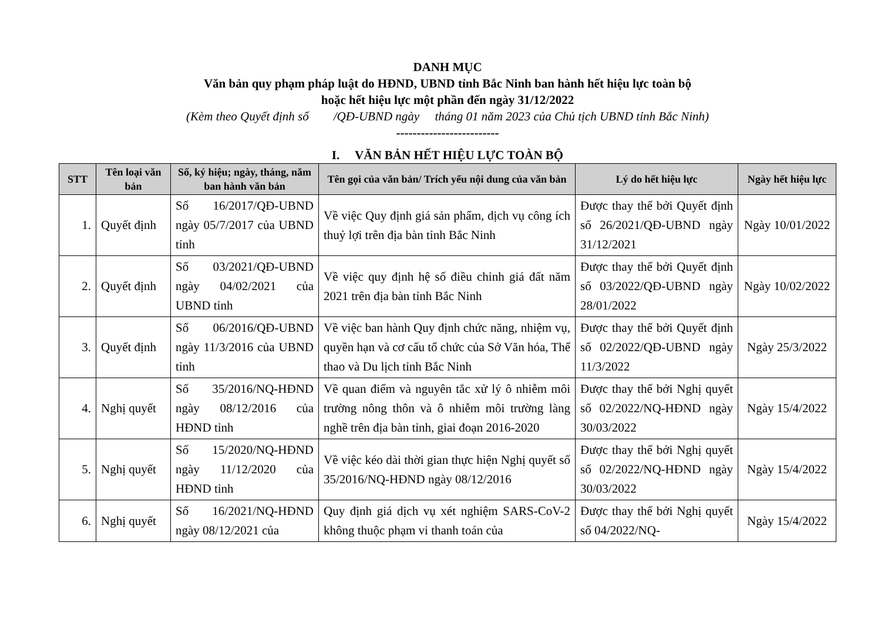DANH MỤC
Văn bản quy phạm pháp luật do HĐND, UBND tỉnh Bắc Ninh ban hành hết hiệu lực toàn bộ
hoặc hết hiệu lực một phần đến ngày 31/12/2022
(Kèm theo Quyết định số /QĐ-UBND ngày tháng 01 năm 2023 của Chủ tịch UBND tỉnh Bắc Ninh)
-------------------------
I. VĂN BẢN HẾT HIỆU LỰC TOÀN BỘ
| STT | Tên loại văn bản | Số, ký hiệu; ngày, tháng, năm ban hành văn bản | Tên gọi của văn bản/ Trích yếu nội dung của văn bản | Lý do hết hiệu lực | Ngày hết hiệu lực |
| --- | --- | --- | --- | --- | --- |
| 1. | Quyết định | Số 16/2017/QĐ-UBND ngày 05/7/2017 của UBND tỉnh | Về việc Quy định giá sản phẩm, dịch vụ công ích thuỷ lợi trên địa bàn tỉnh Bắc Ninh | Được thay thế bởi Quyết định số 26/2021/QĐ-UBND ngày 31/12/2021 | Ngày 10/01/2022 |
| 2. | Quyết định | Số 03/2021/QĐ-UBND ngày 04/02/2021 của UBND tỉnh | Về việc quy định hệ số điều chỉnh giá đất năm 2021 trên địa bàn tỉnh Bắc Ninh | Được thay thế bởi Quyết định số 03/2022/QĐ-UBND ngày 28/01/2022 | Ngày 10/02/2022 |
| 3. | Quyết định | Số 06/2016/QĐ-UBND ngày 11/3/2016 của UBND tỉnh | Về việc ban hành Quy định chức năng, nhiệm vụ, quyền hạn và cơ cấu tổ chức của Sở Văn hóa, Thể thao và Du lịch tỉnh Bắc Ninh | Được thay thế bởi Quyết định số 02/2022/QĐ-UBND ngày 11/3/2022 | Ngày 25/3/2022 |
| 4. | Nghị quyết | Số 35/2016/NQ-HĐND ngày 08/12/2016 của HĐND tỉnh | Về quan điểm và nguyên tắc xử lý ô nhiễm môi trường nông thôn và ô nhiễm môi trường làng nghề trên địa bàn tỉnh, giai đoạn 2016-2020 | Được thay thế bởi Nghị quyết số 02/2022/NQ-HĐND ngày 30/03/2022 | Ngày 15/4/2022 |
| 5. | Nghị quyết | Số 15/2020/NQ-HĐND ngày 11/12/2020 của HĐND tỉnh | Về việc kéo dài thời gian thực hiện Nghị quyết số 35/2016/NQ-HĐND ngày 08/12/2016 | Được thay thế bởi Nghị quyết số 02/2022/NQ-HĐND ngày 30/03/2022 | Ngày 15/4/2022 |
| 6. | Nghị quyết | Số 16/2021/NQ-HĐND ngày 08/12/2021 của | Quy định giá dịch vụ xét nghiệm SARS-CoV-2 không thuộc phạm vi thanh toán của | Được thay thế bởi Nghị quyết số 04/2022/NQ- | Ngày 15/4/2022 |